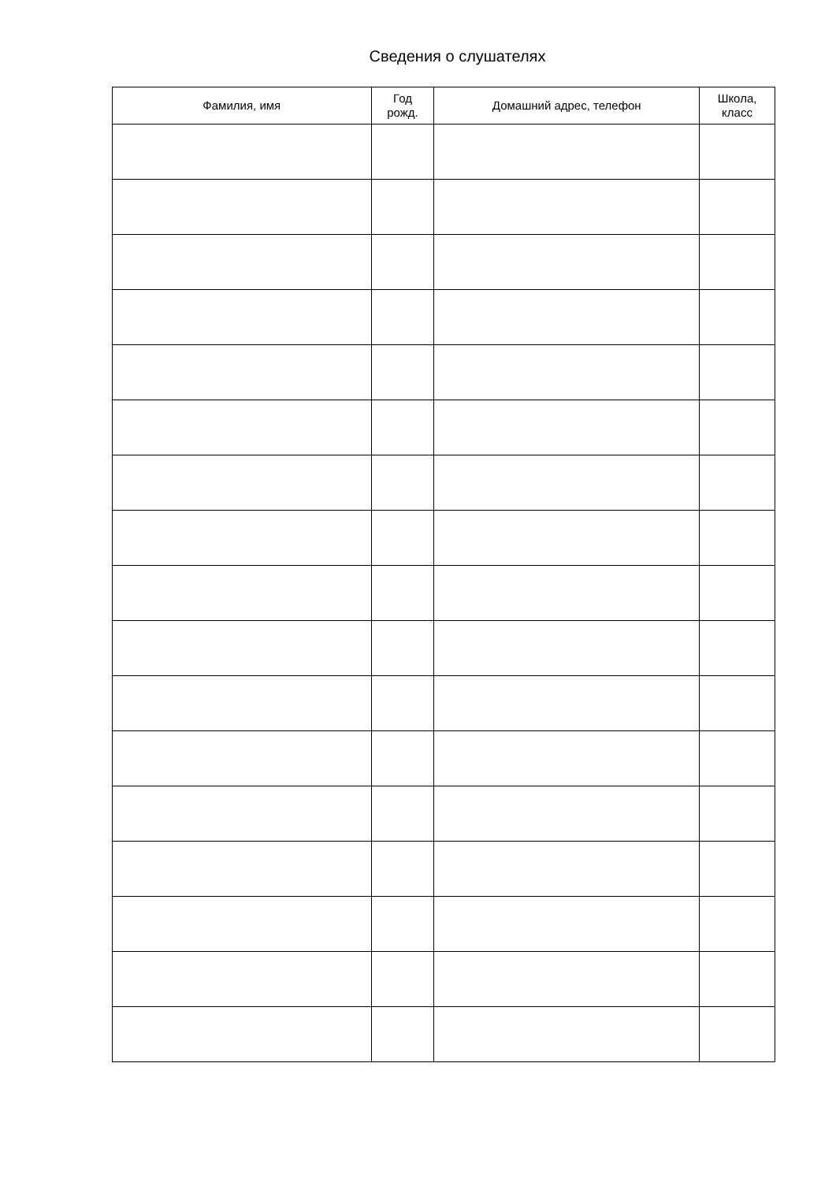Сведения о слушателях
| Фамилия, имя | Год рожд. | Домашний адрес, телефон | Школа, класс |
| --- | --- | --- | --- |